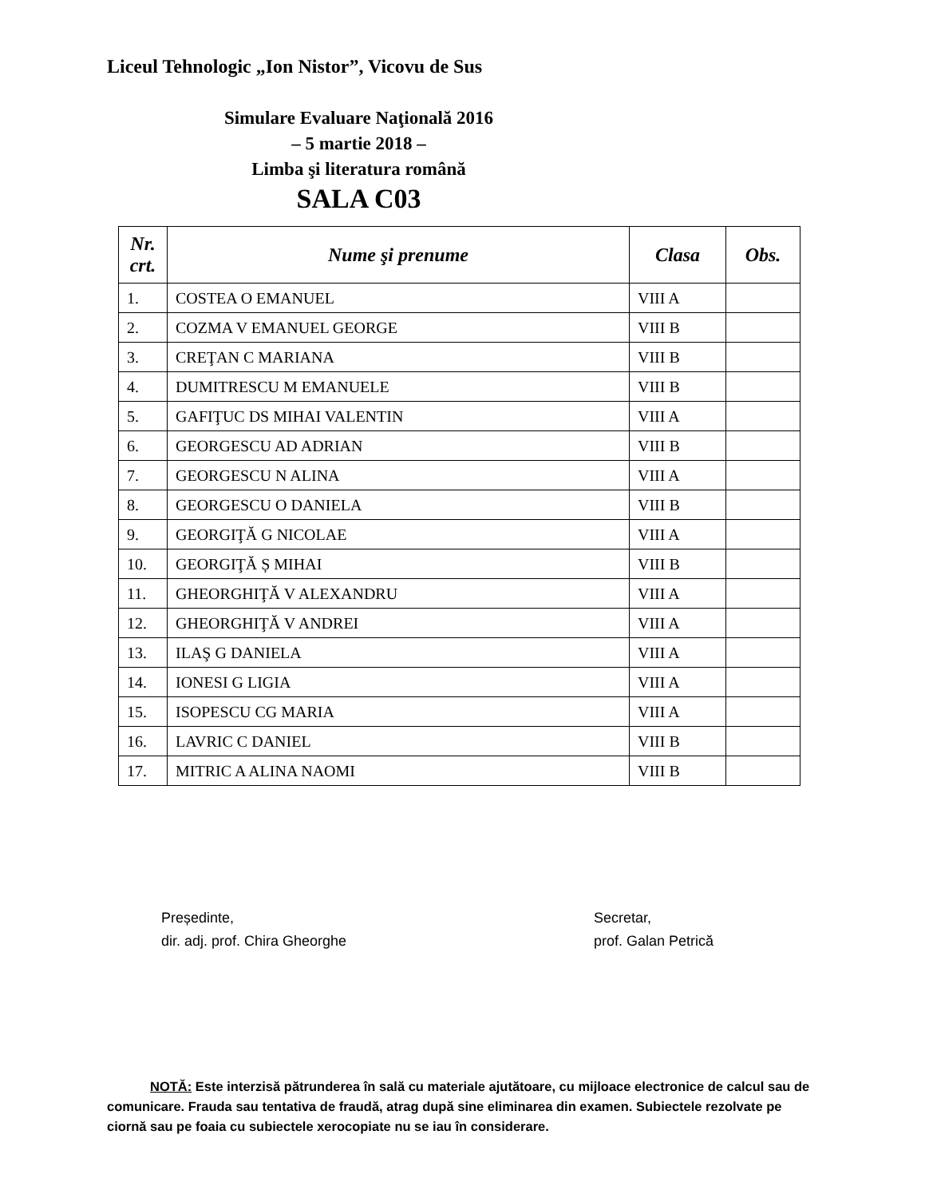Liceul Tehnologic „Ion Nistor”, Vicovu de Sus
Simulare Evaluare Naţională 2016
– 5 martie 2018 –
Limba şi literatura română
SALA C03
| Nr. crt. | Nume şi prenume | Clasa | Obs. |
| --- | --- | --- | --- |
| 1. | COSTEA O EMANUEL | VIII A | |
| 2. | COZMA V EMANUEL GEORGE | VIII B | |
| 3. | CREŢAN C MARIANA | VIII B | |
| 4. | DUMITRESCU M EMANUELE | VIII B | |
| 5. | GAFIŢUC DS MIHAI VALENTIN | VIII A | |
| 6. | GEORGESCU AD ADRIAN | VIII B | |
| 7. | GEORGESCU N ALINA | VIII A | |
| 8. | GEORGESCU O DANIELA | VIII B | |
| 9. | GEORGIŢĂ G NICOLAE | VIII A | |
| 10. | GEORGIŢĂ Ș MIHAI | VIII B | |
| 11. | GHEORGHIŢĂ V ALEXANDRU | VIII A | |
| 12. | GHEORGHIŢĂ V ANDREI | VIII A | |
| 13. | ILAŞ G DANIELA | VIII A | |
| 14. | IONESI G LIGIA | VIII A | |
| 15. | ISOPESCU CG MARIA | VIII A | |
| 16. | LAVRIC C DANIEL | VIII B | |
| 17. | MITRIC A ALINA NAOMI | VIII B | |
Președinte,
dir. adj. prof. Chira Gheorghe
Secretar,
prof. Galan Petrică
NOTĂ: Este interzisă pătrunderea în sală cu materiale ajutătoare, cu mijloace electronice de calcul sau de comunicare. Frauda sau tentativa de fraudă, atrag după sine eliminarea din examen. Subiectele rezolvate pe ciornă sau pe foaia cu subiectele xerocopiate nu se iau în considerare.